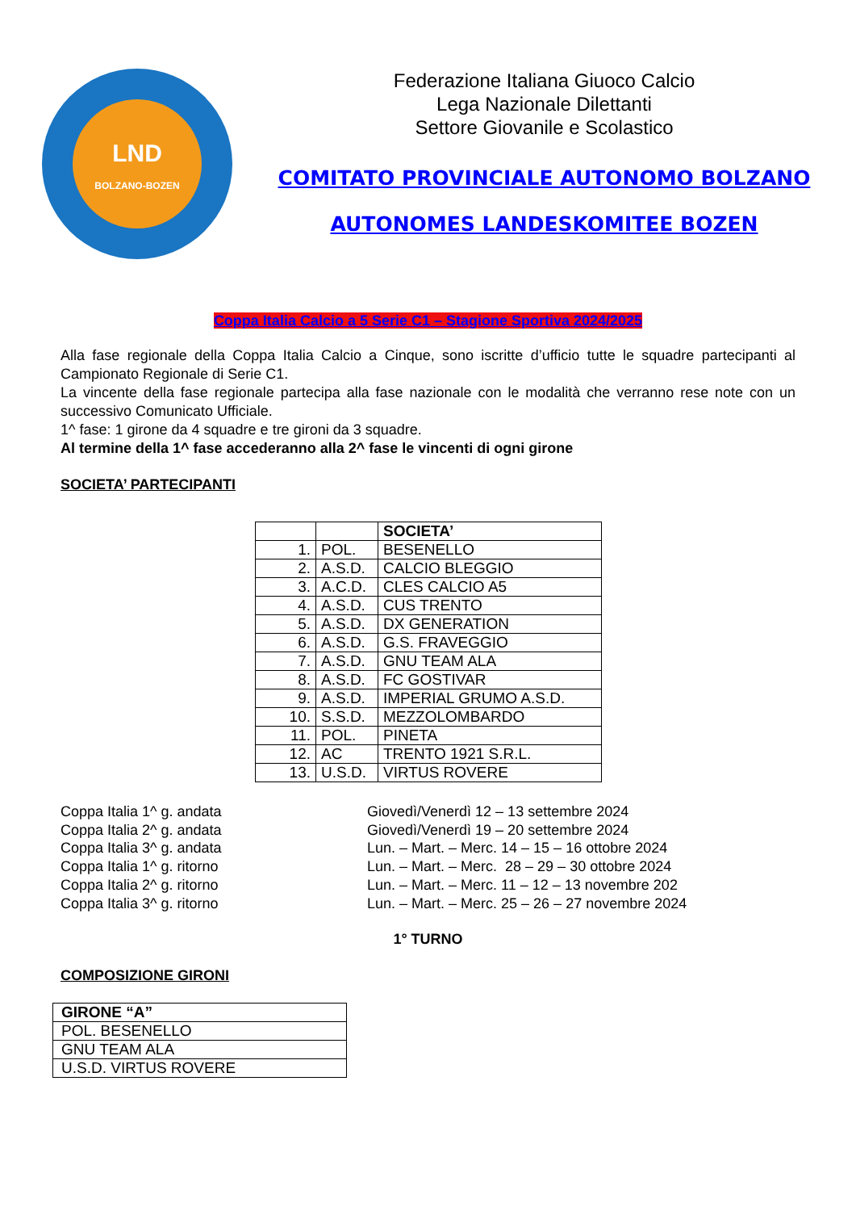LND
BOLZANO-BOZEN
Federazione Italiana Giuoco Calcio
Lega Nazionale Dilettanti
Settore Giovanile e Scolastico
COMITATO PROVINCIALE AUTONOMO BOLZANO
AUTONOMES LANDESKOMITEE BOZEN
Coppa Italia Calcio a 5 Serie C1 – Stagione Sportiva 2024/2025
Alla fase regionale della Coppa Italia Calcio a Cinque, sono iscritte d’ufficio tutte le squadre partecipanti al Campionato Regionale di Serie C1.
La vincente della fase regionale partecipa alla fase nazionale con le modalità che verranno rese note con un successivo Comunicato Ufficiale.
1^ fase: 1 girone da 4 squadre e tre gironi da 3 squadre.
Al termine della 1^ fase accederanno alla 2^ fase le vincenti di ogni girone
SOCIETA’ PARTECIPANTI
| | | SOCIETA’ |
| 1. | POL. | BESENELLO |
| 2. | A.S.D. | CALCIO BLEGGIO |
| 3. | A.C.D. | CLES CALCIO A5 |
| 4. | A.S.D. | CUS TRENTO |
| 5. | A.S.D. | DX GENERATION |
| 6. | A.S.D. | G.S. FRAVEGGIO |
| 7. | A.S.D. | GNU TEAM ALA |
| 8. | A.S.D. | FC GOSTIVAR |
| 9. | A.S.D. | IMPERIAL GRUMO A.S.D. |
| 10. | S.S.D. | MEZZOLOMBARDO |
| 11. | POL. | PINETA |
| 12. | AC | TRENTO 1921 S.R.L. |
| 13. | U.S.D. | VIRTUS ROVERE |
Coppa Italia 1^ g. andata
Coppa Italia 2^ g. andata
Coppa Italia 3^ g. andata
Coppa Italia 1^ g. ritorno
Coppa Italia 2^ g. ritorno
Coppa Italia 3^ g. ritorno
Giovedì/Venerdì 12 – 13 settembre 2024
Giovedì/Venerdì 19 – 20 settembre 2024
Lun. – Mart. – Merc. 14 – 15 – 16 ottobre 2024
Lun. – Mart. – Merc. 28 – 29 – 30 ottobre 2024
Lun. – Mart. – Merc. 11 – 12 – 13 novembre 202
Lun. – Mart. – Merc. 25 – 26 – 27 novembre 2024
1° TURNO
COMPOSIZIONE GIRONI
| GIRONE “A” |
| --- |
| POL. BESENELLO |
| GNU TEAM ALA |
| U.S.D. VIRTUS ROVERE |